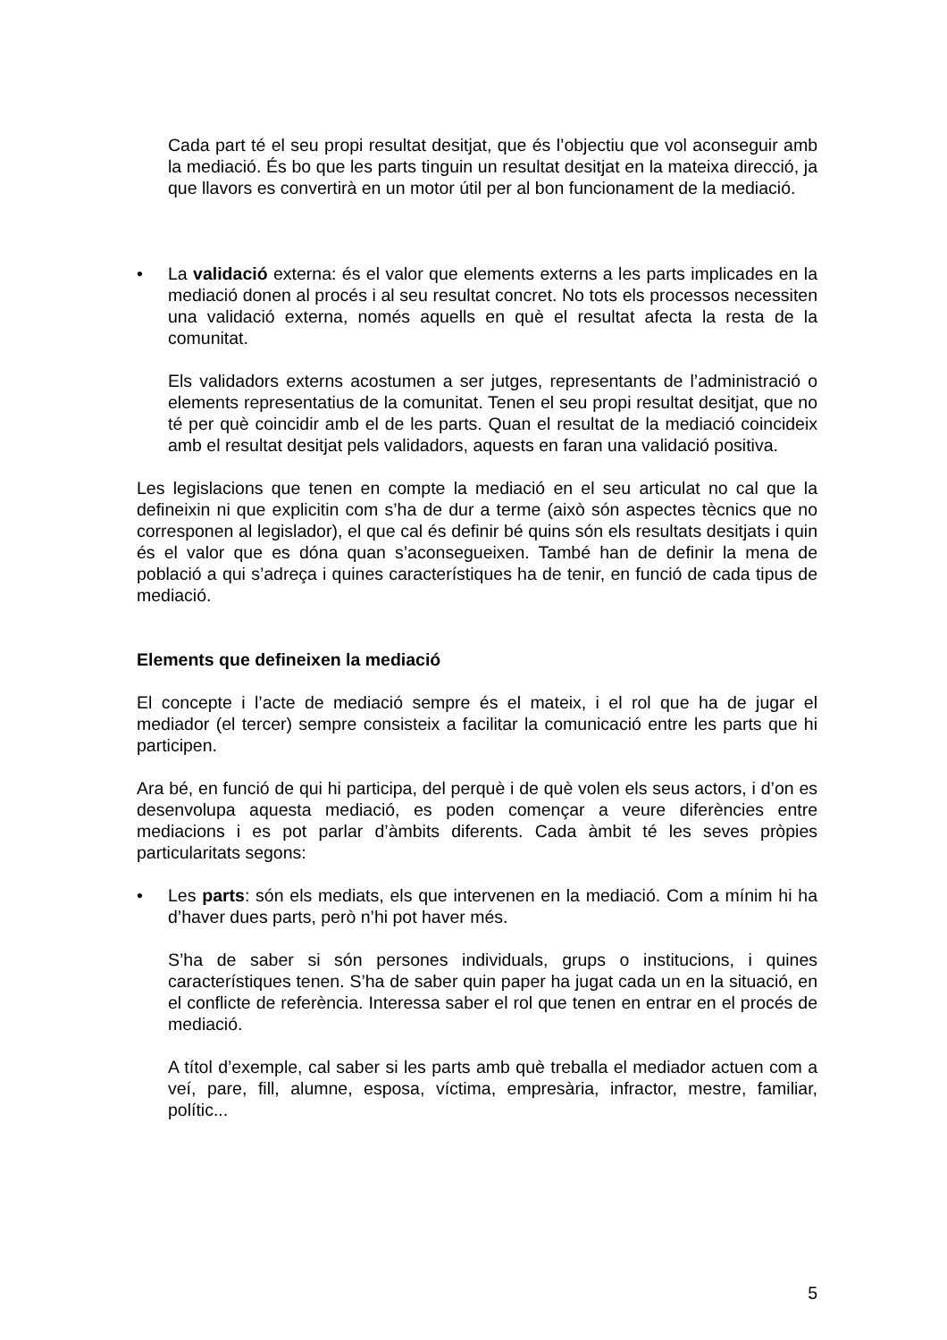Cada part té el seu propi resultat desitjat, que és l’objectiu que vol aconseguir amb la mediació. És bo que les parts tinguin un resultat desitjat en la mateixa direcció, ja que llavors es convertirà en un motor útil per al bon funcionament de la mediació.
• La validació externa: és el valor que elements externs a les parts implicades en la mediació donen al procés i al seu resultat concret. No tots els processos necessiten una validació externa, només aquells en què el resultat afecta la resta de la comunitat.
Els validadors externs acostumen a ser jutges, representants de l’administració o elements representatius de la comunitat. Tenen el seu propi resultat desitjat, que no té per què coincidir amb el de les parts. Quan el resultat de la mediació coincideix amb el resultat desitjat pels validadors, aquests en faran una validació positiva.
Les legislacions que tenen en compte la mediació en el seu articulat no cal que la defineixin ni que explicitin com s’ha de dur a terme (això són aspectes tècnics que no corresponen al legislador), el que cal és definir bé quins són els resultats desitjats i quin és el valor que es dóna quan s’aconsegueixen. També han de definir la mena de població a qui s’adreça i quines característiques ha de tenir, en funció de cada tipus de mediació.
Elements que defineixen la mediació
El concepte i l’acte de mediació sempre és el mateix, i el rol que ha de jugar el mediador (el tercer) sempre consisteix a facilitar la comunicació entre les parts que hi participen.
Ara bé, en funció de qui hi participa, del perquè i de què volen els seus actors, i d’on es desenvolupa aquesta mediació, es poden començar a veure diferències entre mediacions i es pot parlar d’àmbits diferents. Cada àmbit té les seves pròpies particularitats segons:
• Les parts: són els mediats, els que intervenen en la mediació. Com a mínim hi ha d’haver dues parts, però n’hi pot haver més.
S’ha de saber si són persones individuals, grups o institucions, i quines característiques tenen. S’ha de saber quin paper ha jugat cada un en la situació, en el conflicte de referència. Interessa saber el rol que tenen en entrar en el procés de mediació.
A títol d’exemple, cal saber si les parts amb què treballa el mediador actuen com a veí, pare, fill, alumne, esposa, víctima, empresària, infractor, mestre, familiar, polític...
5